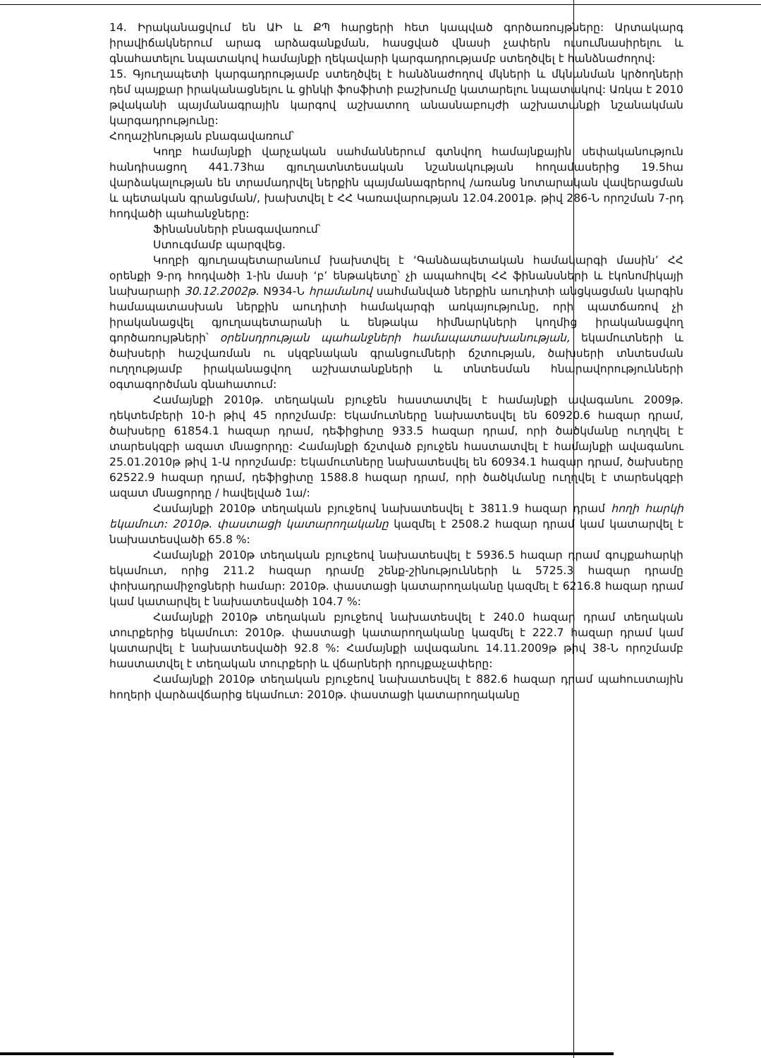14. Իրականացվում են ԱԻ և ՔՊ հարցերի հետ կապված գործառույթները: Արտակարգ իրավիճակներում արագ արձագանքման, հասցված վնասի չափերն ուսումնասիրելու և գնահատելու նպատակով համայնքի ղեկավարի կարգադրությամբ ստեղծվել է հանձնաժողով:
15. Գյուղապետի կարգադրությամբ ստեղծվել է հանձնաժողով մկների և մկնանման կրծողների դեմ պայքար իրականացնելու և ցինկի ֆոսֆիտի բաշխումը կատարելու նպատակով: Առկա է 2010 թվականի պայմանագրային կարգով աշխատող անասնաբույժի աշխատանքի նշանակման կարգադրությունը:
Հողաշինության բնագավառում՝
Կողբ համայնքի վարչական սահմաններում գտնվող համայնքային սեփականություն հանդիսացող 441.73հա գյուղատնտեսական նշանակության հողամասերից 19.5հա վարձակալության են տրամադրվել ներքին պայմանագրերով /առանց նոտարական վավերացման և պետական գրանցման/, խախտվել է ՀՀ Կառավարության 12.04.2001թ. թիվ 286-Ն որոշման 7-րդ հոդվածի պահանջները:
Ֆինանսների բնագավառում՝
Ստուգմամբ պարզվեց.
Կողբի գյուղապետարանում խախտվել է ‘Գանձապետական համակարգի մասին’ ՀՀ օրենքի 9-րդ հոդվածի 1-ին մասի ‘բ’ ենթակետը՝ չի ապահովել ՀՀ ֆինանսների և էկոնոմիկայի նախարարի 30.12.2002թ. N934-Ն հրամանով սահմանված ներքին աուդիտի անցկացման կարգին համապատասխան ներքին աուդիտի համակարգի առկայությունը, որի պատճառով չի իրականացվել գյուղապետարանի և ենթակա հիմնարկների կողմից իրականացվող գործառույթների՝ օրենսդրության պահանջների համապատասխանության, եկամուտների և ծախսերի հաշվառման ու սկզբնական գրանցումների ճշտության, ծախսերի տնտեսման ուղղությամբ իրականացվող աշխատանքների և տնտեսման հնարավորությունների օգտագործման գնահատում:
Համայնքի 2010թ. տեղական բյուջեն հաստատվել է համայնքի ավագանու 2009թ. դեկտեմբերի 10-ի թիվ 45 որոշմամբ: Եկամուտները նախատեսվել են 60920.6 հազար դրամ, ծախսերը 61854.1 հազար դրամ, դեֆիցիտը 933.5 հազար դրամ, որի ծածկմանը ուղղվել է տարեսկզբի ազատ մնացորդը: Համայնքի ճշտված բյուջեն հաստատվել է համայնքի ավագանու 25.01.2010թ թիվ 1-Ա որոշմամբ: Եկամուտները նախատեսվել են 60934.1 հազար դրամ, ծախսերը 62522.9 հազար դրամ, դեֆիցիտը 1588.8 հազար դրամ, որի ծածկմանը ուղղվել է տարեսկզբի ազատ մնացորդը / հավելված 1ա/:
Համայնքի 2010թ տեղական բյուջեով նախատեսվել է 3811.9 հազար դրամ հողի հարկի եկամուտ: 2010թ. փաստացի կատարողականը կազմել է 2508.2 հազար դրամ կամ կատարվել է նախատեսվածի 65.8 %:
Համայնքի 2010թ տեղական բյուջեով նախատեսվել է 5936.5 հազար դրամ գույքահարկի եկամուտ, որից 211.2 հազար դրամը շենք-շինությունների և 5725.3 հազար դրամը փոխադրամիջոցների համար: 2010թ. փաստացի կատարողականը կազմել է 6216.8 հազար դրամ կամ կատարվել է նախատեսվածի 104.7 %:
Համայնքի 2010թ տեղական բյուջեով նախատեսվել է 240.0 հազար դրամ տեղական տուրքերից եկամուտ: 2010թ. փաստացի կատարողականը կազմել է 222.7 հազար դրամ կամ կատարվել է նախատեսվածի 92.8 %: Համայնքի ավագանու 14.11.2009թ թիվ 38-Ն որոշմամբ հաստատվել է տեղական տուրքերի և վճարների դրույքաչափերը:
Համայնքի 2010թ տեղական բյուջեով նախատեսվել է 882.6 հազար դրամ պահուստային հողերի վարձավճարից եկամուտ: 2010թ. փաստացի կատարողականը